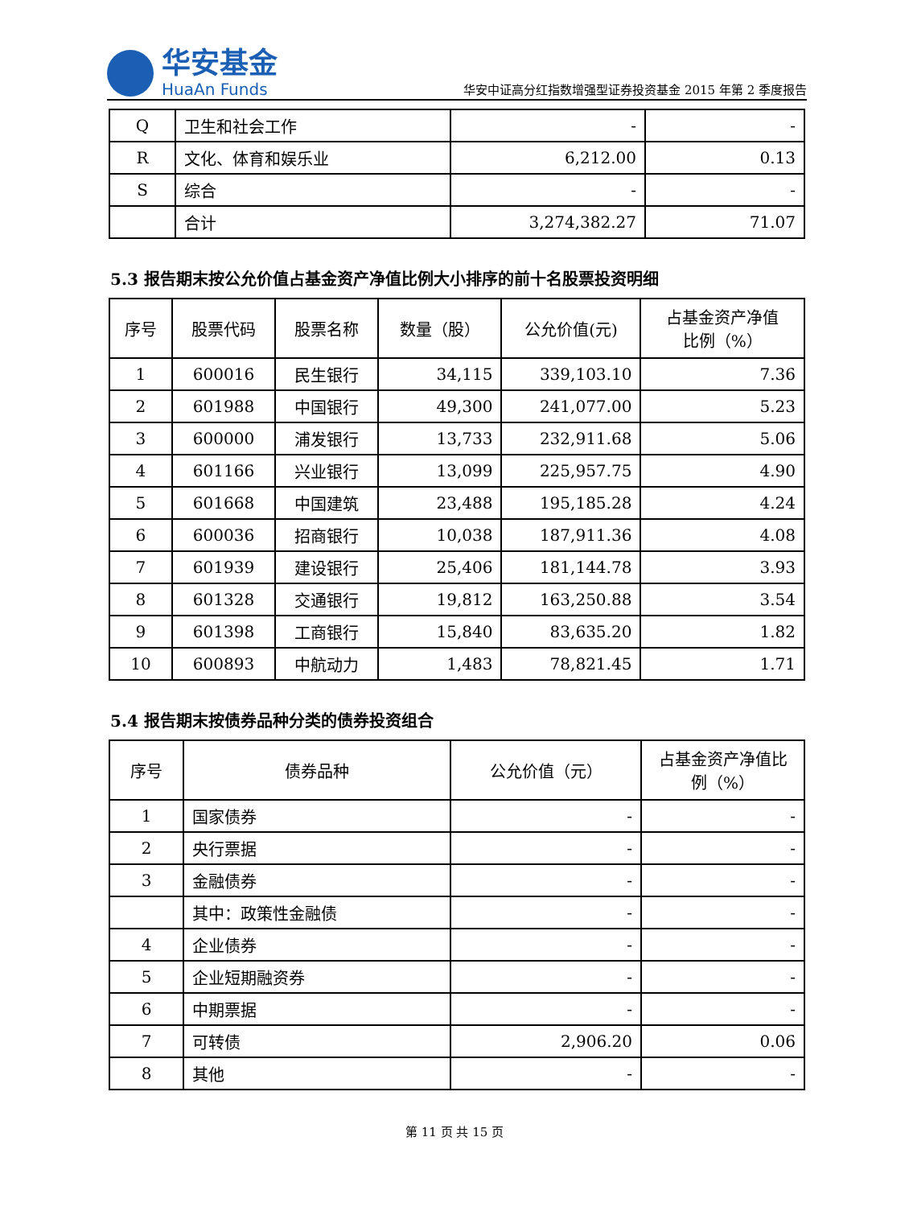华安基金
HuaAn Funds
华安中证高分红指数增强型证券投资基金 2015 年第 2 季度报告
| Q | 卫生和社会工作 | - | - |
| R | 文化、体育和娱乐业 | 6,212.00 | 0.13 |
| S | 综合 | - | - |
| | 合计 | 3,274,382.27 | 71.07 |
5.3 报告期末按公允价值占基金资产净值比例大小排序的前十名股票投资明细
| 序号 | 股票代码 | 股票名称 | 数量（股） | 公允价值(元) | 占基金资产净值 比例（%） |
| --- | --- | --- | --- | --- | --- |
| 1 | 600016 | 民生银行 | 34,115 | 339,103.10 | 7.36 |
| 2 | 601988 | 中国银行 | 49,300 | 241,077.00 | 5.23 |
| 3 | 600000 | 浦发银行 | 13,733 | 232,911.68 | 5.06 |
| 4 | 601166 | 兴业银行 | 13,099 | 225,957.75 | 4.90 |
| 5 | 601668 | 中国建筑 | 23,488 | 195,185.28 | 4.24 |
| 6 | 600036 | 招商银行 | 10,038 | 187,911.36 | 4.08 |
| 7 | 601939 | 建设银行 | 25,406 | 181,144.78 | 3.93 |
| 8 | 601328 | 交通银行 | 19,812 | 163,250.88 | 3.54 |
| 9 | 601398 | 工商银行 | 15,840 | 83,635.20 | 1.82 |
| 10 | 600893 | 中航动力 | 1,483 | 78,821.45 | 1.71 |
5.4 报告期末按债券品种分类的债券投资组合
| 序号 | 债券品种 | 公允价值（元） | 占基金资产净值比 例（%） |
| --- | --- | --- | --- |
| 1 | 国家债券 | - | - |
| 2 | 央行票据 | - | - |
| 3 | 金融债券 | - | - |
| | 其中：政策性金融债 | - | - |
| 4 | 企业债券 | - | - |
| 5 | 企业短期融资券 | - | - |
| 6 | 中期票据 | - | - |
| 7 | 可转债 | 2,906.20 | 0.06 |
| 8 | 其他 | - | - |
第 11 页 共 15 页